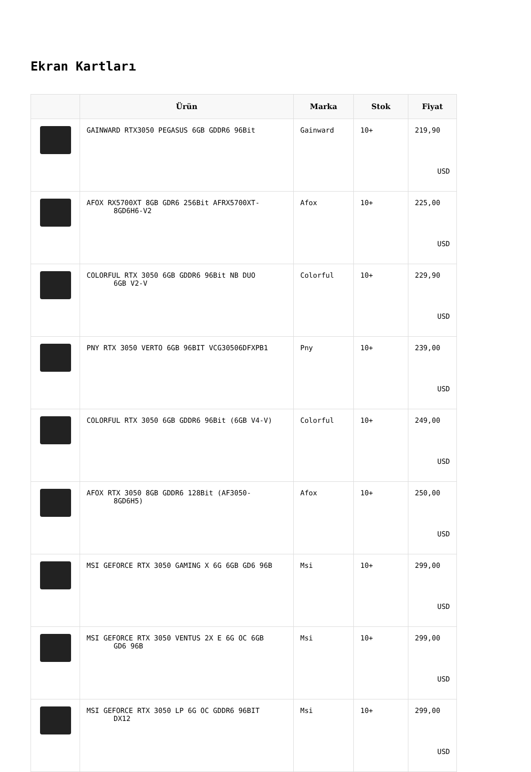Ekran Kartları
| | Ürün | Marka | Stok | Fiyat |
| --- | --- | --- | --- | --- |
| | GAINWARD RTX3050 PEGASUS 6GB GDDR6 96Bit | Gainward | 10+ | 219,90 USD |
| | AFOX RX5700XT 8GB GDR6 256Bit AFRX5700XT- 8GD6H6-V2 | Afox | 10+ | 225,00 USD |
| | COLORFUL RTX 3050 6GB GDDR6 96Bit NB DUO 6GB V2-V | Colorful | 10+ | 229,90 USD |
| | PNY RTX 3050 VERTO 6GB 96BIT VCG30506DFXPB1 | Pny | 10+ | 239,00 USD |
| | COLORFUL RTX 3050 6GB GDDR6 96Bit (6GB V4-V) | Colorful | 10+ | 249,00 USD |
| | AFOX RTX 3050 8GB GDDR6 128Bit (AF3050- 8GD6H5) | Afox | 10+ | 250,00 USD |
| | MSI GEFORCE RTX 3050 GAMING X 6G 6GB GD6 96B | Msi | 10+ | 299,00 USD |
| | MSI GEFORCE RTX 3050 VENTUS 2X E 6G OC 6GB GD6 96B | Msi | 10+ | 299,00 USD |
| | MSI GEFORCE RTX 3050 LP 6G OC GDDR6 96BIT DX12 | Msi | 10+ | 299,00 USD |